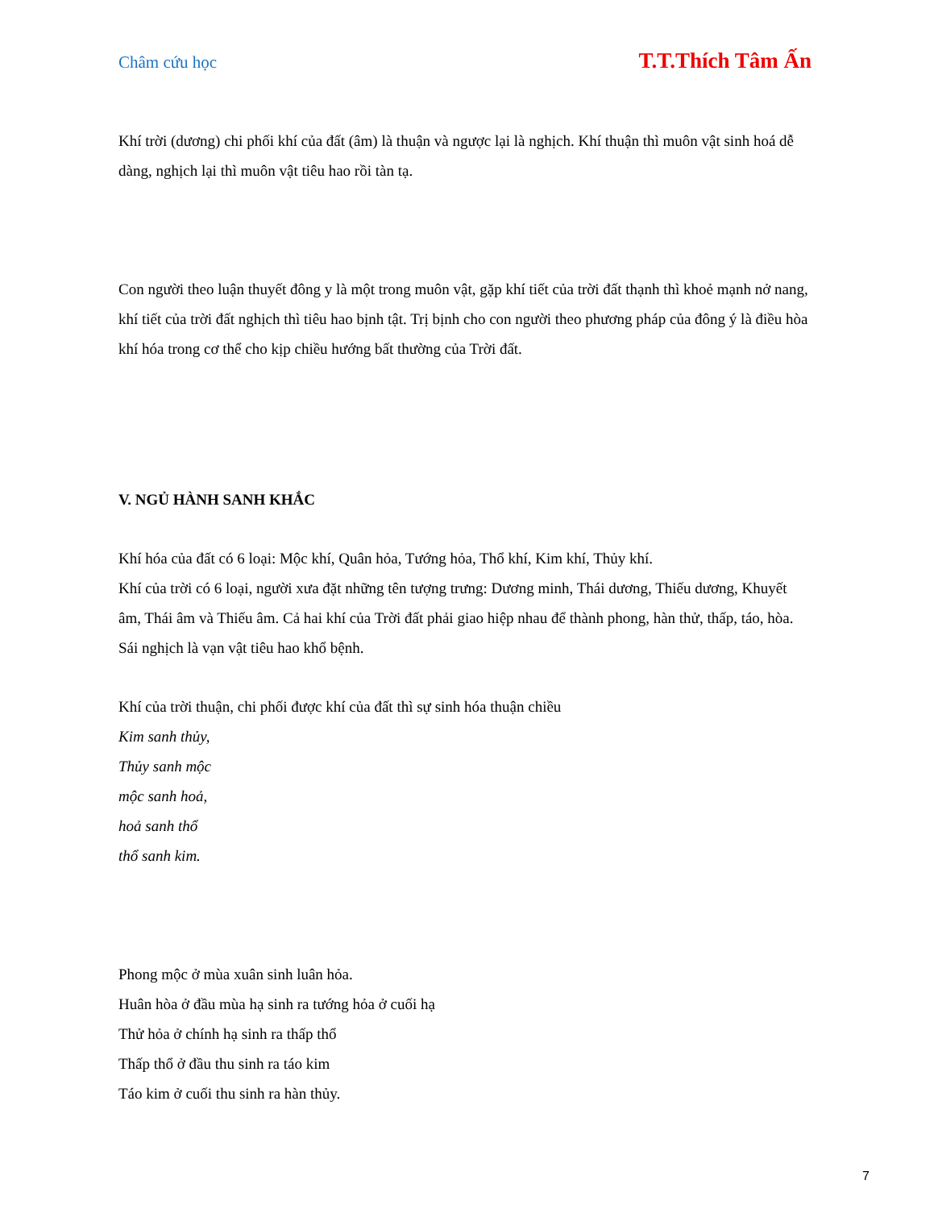Châm cứu học T.T.Thích Tâm Ấn
Khí trời (dương) chi phối khí của đất (âm) là thuận và ngược lại là nghịch. Khí thuận thì muôn vật sinh hoá dễ dàng, nghịch lại thì muôn vật tiêu hao rồi tàn tạ.
Con người theo luận thuyết đông y là một trong muôn vật, gặp khí tiết của trời đất thạnh thì khoẻ mạnh nở nang, khí tiết của trời đất nghịch thì tiêu hao bịnh tật. Trị bịnh cho con người theo phương pháp của đông ý là điều hòa khí hóa trong cơ thể cho kịp chiều hướng bất thường của Trời đất.
V. NGỦ HÀNH SANH KHẮC
Khí hóa của đất có 6 loại: Mộc khí, Quân hỏa, Tướng hỏa, Thổ khí, Kim khí, Thủy khí.
Khí của trời có 6 loại, người xưa đặt những tên tượng trưng: Dương minh, Thái dương, Thiếu dương, Khuyết âm, Thái âm và Thiếu âm. Cả hai khí của Trời đất phải giao hiệp nhau để thành phong, hàn thử, thấp, táo, hòa. Sái nghịch là vạn vật tiêu hao khổ bệnh.
Khí của trời thuận, chi phối được khí của đất thì sự sinh hóa thuận chiều
Kim sanh thủy,
Thủy sanh mộc
mộc sanh hoả,
hoả sanh thổ
thổ sanh kim.
Phong mộc ở mùa xuân sinh luân hỏa.
Huân hòa ở đầu mùa hạ sinh ra tướng hỏa ở cuối hạ
Thử hỏa ở chính hạ sinh ra thấp thổ
Thấp thổ ở đầu thu sinh ra táo kim
Táo kim ở cuối thu sinh ra hàn thủy.
7